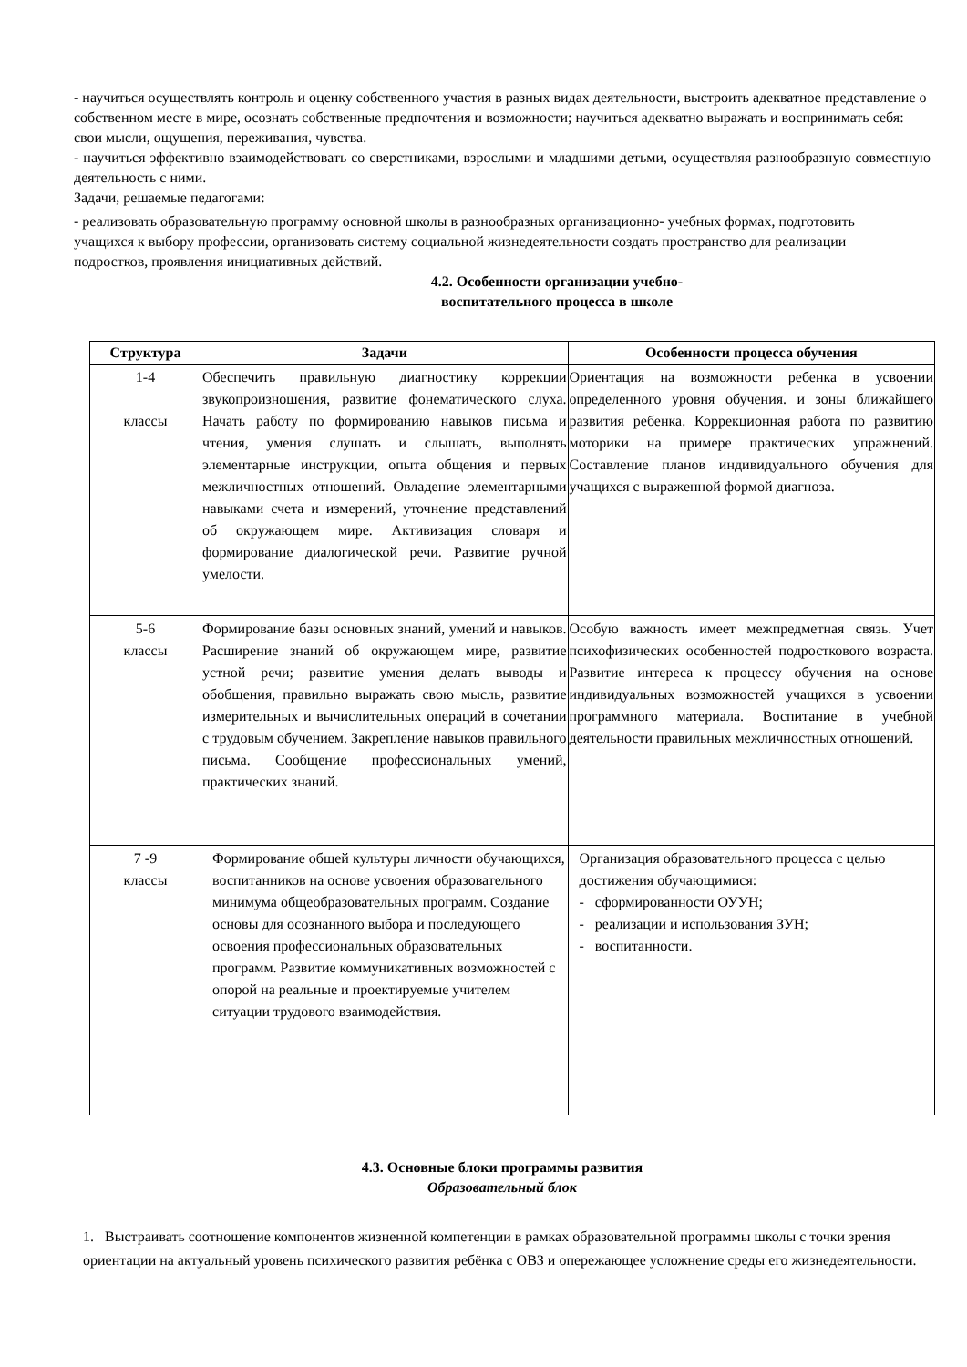- научиться осуществлять контроль и оценку собственного участия в разных видах деятельности, выстроить адекватное представление о собственном месте в мире, осознать собственные предпочтения и возможности; научиться адекватно выражать и воспринимать себя: свои мысли, ощущения, переживания, чувства.
- научиться эффективно взаимодействовать со сверстниками, взрослыми и младшими детьми, осуществляя разнообразную совместную деятельность с ними.
Задачи, решаемые педагогами:
- реализовать образовательную программу основной школы в разнообразных организационно- учебных формах, подготовить учащихся к выбору профессии, организовать систему социальной жизнедеятельности создать пространство для реализации подростков, проявления инициативных действий.
4.2. Особенности организации учебно-
воспитательного процесса в школе
| Структура | Задачи | Особенности процесса обучения |
| --- | --- | --- |
| 1-4 классы | Обеспечить правильную диагностику коррекции звукопроизношения, развитие фонематического слуха. Начать работу по формированию навыков письма и чтения, умения слушать и слышать, выполнять элементарные инструкции, опыта общения и первых межличностных отношений. Овладение элементарными навыками счета и измерений, уточнение представлений об окружающем мире. Активизация словаря и формирование диалогической речи. Развитие ручной умелости. | Ориентация на возможности ребенка в усвоении определенного уровня обучения. и зоны ближайшего развития ребенка. Коррекционная работа по развитию моторики на примере практических упражнений. Составление планов индивидуального обучения для учащихся с выраженной формой диагноза. |
| 5-6 классы | Формирование базы основных знаний, умений и навыков. Расширение знаний об окружающем мире, развитие устной речи; развитие умения делать выводы и обобщения, правильно выражать свою мысль, развитие измерительных и вычислительных операций в сочетании с трудовым обучением. Закрепление навыков правильного письма. Сообщение профессиональных умений, практических знаний. | Особую важность имеет межпредметная связь. Учет психофизических особенностей подросткового возраста. Развитие интереса к процессу обучения на основе индивидуальных возможностей учащихся в усвоении программного материала. Воспитание в учебной деятельности правильных межличностных отношений. |
| 7 -9 классы | Формирование общей культуры личности обучающихся, воспитанников на основе усвоения образовательного минимума общеобразовательных программ. Создание основы для осознанного выбора и последующего освоения профессиональных образовательных программ. Развитие коммуникативных возможностей с опорой на реальные и проектируемые учителем ситуации трудового взаимодействия. | Организация образовательного процесса с целью достижения обучающимися: - сформированности ОУУН; - реализации и использования ЗУН; - воспитанности. |
4.3. Основные блоки программы развития
Образовательный блок
1. Выстраивать соотношение компонентов жизненной компетенции в рамках образовательной программы школы с точки зрения ориентации на актуальный уровень психического развития ребёнка с ОВЗ и опережающее усложнение среды его жизнедеятельности.